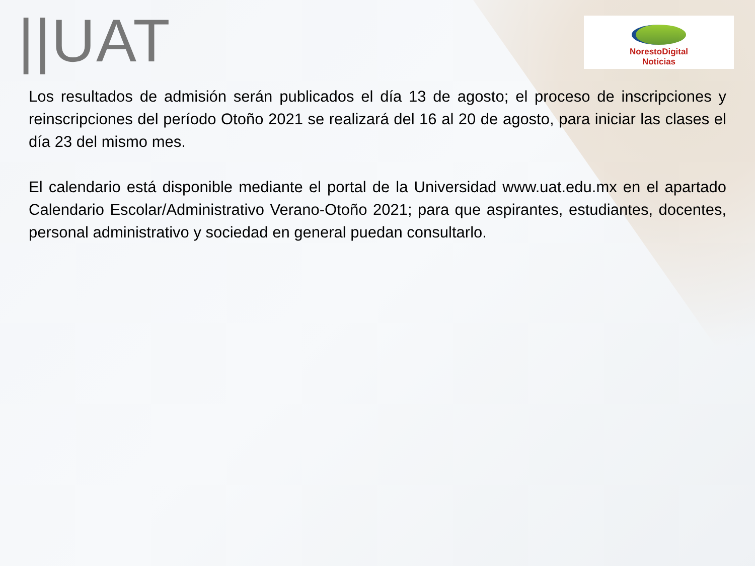||UAT
NorestoDigital
Noticias
Los resultados de admisión serán publicados el día 13 de agosto; el proceso de inscripciones y reinscripciones del período Otoño 2021 se realizará del 16 al 20 de agosto, para iniciar las clases el día 23 del mismo mes.
El calendario está disponible mediante el portal de la Universidad www.uat.edu.mx en el apartado Calendario Escolar/Administrativo Verano-Otoño 2021; para que aspirantes, estudiantes, docentes, personal administrativo y sociedad en general puedan consultarlo.